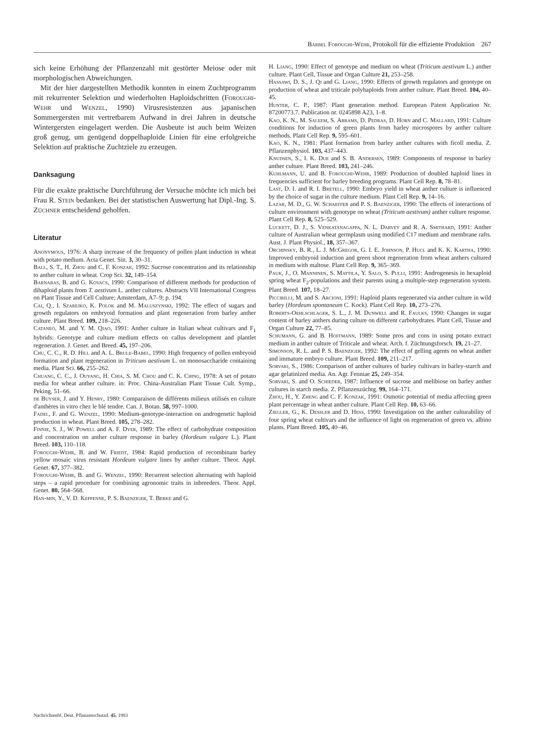Bärbel Foroughi-Wehr, Protokoll für die effiziente Produktion 267
sich keine Erhöhung der Pflanzenzahl mit gestörter Meiose oder mit morphologischen Abweichungen.
Mit der hier dargestellten Methodik konnten in einem Zuchtprogramm mit rekurrenter Selektion und wiederholten Haploidschritten (Foroughi-Wehr und Wenzel, 1990) Virusresistenzen aus japanischen Sommergersten mit vertretbarem Aufwand in drei Jahren in deutsche Wintergersten eingelagert werden. Die Ausbeute ist auch beim Weizen groß genug, um genügend doppelhaploide Linien für eine erfolgreiche Selektion auf praktische Zuchtziele zu erzeugen.
Danksagung
Für die exakte praktische Durchführung der Versuche möchte ich mich bei Frau R. Stein bedanken. Bei der statistischen Auswertung hat Dipl.-Ing. S. Züchner entscheidend geholfen.
Literatur
Anonymous, 1976: A sharp increase of the frequency of pollen plant induction in wheat with potato medium. Acta Genet. Sin. 3, 30–31.
Ball, S. T., H. Zhou and C. F. Konzak, 1992: Sucrose concentration and its relationship to anther culture in wheat. Crop Sci. 32, 149–154.
Barnabas, B. and G. Kovacs, 1990: Comparison of different methods for production of dihaploid plants from T. aestivum L. anther cultures. Abstracts VII International Congress on Plant Tissue and Cell Culture; Amsterdam, A7–9; p. 194.
Cai, Q., I. Szarejko, K. Polok and M. Maluszynski, 1992: The effect of sugars and growth regulators on embryoid formation and plant regeneration from barley anther culture. Plant Breed. 109, 218–226.
Cataneo, M. and Y. M. Qiao, 1991: Anther culture in Italian wheat cultivars and F<sub>1</sub> hybrids: Genotype and culture medium effects on callus development and plantlet regeneration. J. Genet. and Breed. 45, 197–206.
Chu, C. C., R. D. Hill and A. L. Brule-Babel, 1990: High frequency of pollen embryoid formation and plant regeneration in Triticum aestivum L. on monosaccharide containing media. Plant Sci. 66, 255–262.
Chuang, C. C., J. Ouyang, H. Chia, S. M. Chou and C. K. Ching, 1978: A set of potato media for wheat anther culture. in: Proc. China-Australian Plant Tissue Cult. Symp., Peking, 51–66.
de Buyser, J. and Y. Henry, 1980: Comparaison de différents milieux utilisés en culture d'anthères in vitro chez le blé tendre. Can. J. Botan. 58, 997–1000.
Fadel, F. and G. Wenzel, 1990: Medium-genotype-interaction on androgenetic haploid production in wheat. Plant Breed. 105, 278–282.
Finnie, S. J., W. Powell and A. F. Dyer, 1989: The effect of carbohydrate composition and concentration on anther culture response in barley (Hordeum vulgare L.). Plant Breed. 103, 110–118.
Foroughi-Wehr, B. and W. Friedt, 1984: Rapid production of recombinant barley yellow mosaic virus resistant Hordeum vulgare lines by anther culture. Theor. Appl. Genet. 67, 377–382.
Foroughi-Wehr, B. and G. Wenzel, 1990: Recurrent selection alternating with haploid steps – a rapid procedure for combining agronomic traits in inbreeders. Theor. Appl. Genet. 80, 564–568.
Han-min, Y., V. D. Keppenne, P. S. Baenziger, T. Berke and G.
H. Liang, 1990: Effect of genotype and medium on wheat (Triticum aestivum L.) anther culture. Plant Cell, Tissue and Organ Culture 21, 253–258.
Hassawi, D. S., J. Qi and G. Liang, 1990: Effects of growth regulators and genotype on production of wheat and triticale polyhaploids from anther culture. Plant Breed. 104, 40–45.
Hunter, C. P., 1987: Plant generation method. European Patent Application Nr. 87200773.7. Publication nr. 0245898 A23, 1–8.
Kao, K. N., M. Saleem, S. Abrams, D. Pedras, D. Horn and C. Mallard, 1991: Culture conditions for induction of green plants from barley microspores by anther culture methods. Plant Cell Rep. 9, 595–601.
Kao, K. N., 1981: Plant formation from barley anther cultures with ficoll media. Z. Pflanzenphysiol. 103, 437–443.
Knudsen, S., I. K. Due and S. B. Andersen, 1989: Components of response in barley anther culture. Plant Breed. 103, 241–246.
Kuhlmann, U. and B. Foroughi-Wehr, 1989: Production of doubled haploid lines in frequencies sufficient for barley breeding programs. Plant Cell Rep. 8, 78–81.
Last, D. I. and R. I. Bretell, 1990: Embryo yield in wheat anther culture is influenced by the choice of sugar in the culture medium. Plant Cell Rep. 9, 14–16.
Lazar, M. D., G. W. Schaeffer and P. S. Baenziger, 1990: The effects of interactions of culture environment with genotype on wheat (Triticum aestivum) anther culture response. Plant Cell Rep. 8, 525–529.
Luckett, D. J., S. Venkatanagappa, N. L. Darvey and R. A. Smithard, 1991: Anther culture of Australian wheat germplasm using modified C17 medium and membrane rafts. Aust. J. Plant Physiol., 18, 357–367.
Orchinsky, B. R., L. J. McGregor, G. I. E. Johnson, P. Hucl and K. K. Kartha, 1990: Improved embryoid induction and green shoot regeneration from wheat anthers cultured in medium with maltose. Plant Cell Rep. 9, 365–369.
Pauk, J., O. Manninen, S. Mattila, Y. Salo, S. Pulli, 1991: Androgenesis in hexaploid spring wheat F<sub>2</sub>-populations and their parents using a multiple-step regeneration system. Plant Breed. 107, 18–27.
Piccirilli, M. and S. Arcioni, 1991: Haploid plants regenerated via anther culture in wild barley (Hordeum spontaneum C. Kock). Plant Cell Rep. 10, 273–276.
Roberts-Oehlschlager, S. L., J. M. Dunwell and R. Faulks, 1990: Changes in sugar content of barley anthers during culture on different carbohydrates. Plant Cell, Tissue and Organ Culture 22, 77–85.
Schumann, G. and B. Hoffmann, 1989: Some pros and cons in using potato extract medium in anther culture of Triticale and wheat. Arch. f. Züchtungsforsch. 19, 21–27.
Simonson, R. L. and P. S. Baenziger, 1992: The effect of gelling agents on wheat anther and immature embryo culture. Plant Breed. 109, 211–217.
Sorvari, S., 1986: Comparison of anther cultures of barley cultivars in barley-starch and agar gelatinized media. An. Agr. Fenniae 25, 249–354.
Sorvari, S. and O. Schieder, 1987: Influence of sucrose and melibiose on barley anther cultures in starch media. Z. Pflanzenzüchtg. 99, 164–171.
Zhou, H., Y. Zheng and C. F. Konzak, 1991: Osmotic potential of media affecting green plant percentage in wheat anther culture. Plant Cell Rep. 10, 63–66.
Ziegler, G., K. Dessler and D. Hess, 1990: Investigation on the anther culturability of four spring wheat cultivars and the influence of light on regeneration of green vs. albino plants. Plant Breed. 105, 40–46.
Nachrichtenbl. Deut. Pflanzenschutzd. 45. 1993